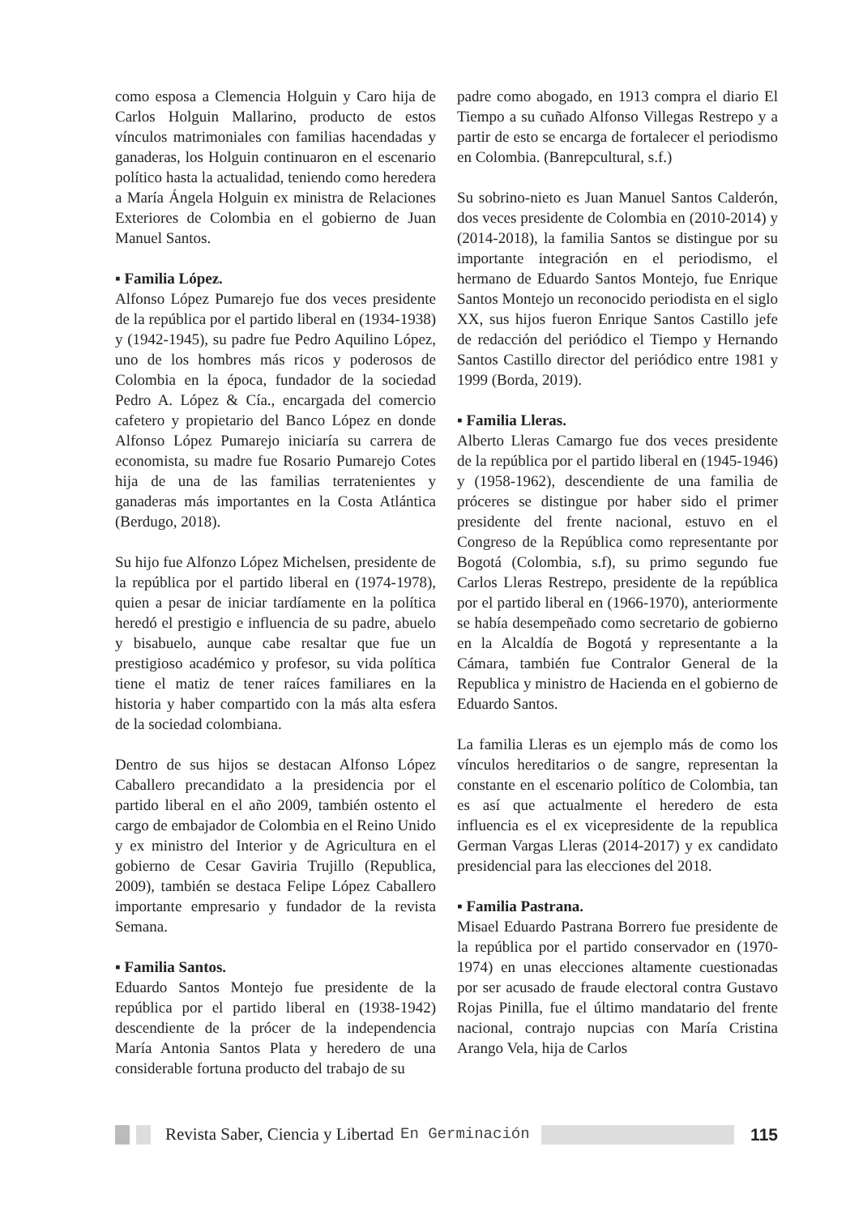como esposa a Clemencia Holguin y Caro hija de Carlos Holguin Mallarino, producto de estos vínculos matrimoniales con familias hacendadas y ganaderas, los Holguin continuaron en el escenario político hasta la actualidad, teniendo como heredera a María Ángela Holguin ex ministra de Relaciones Exteriores de Colombia en el gobierno de Juan Manuel Santos.
▪ Familia López.
Alfonso López Pumarejo fue dos veces presidente de la república por el partido liberal en (1934-1938) y (1942-1945), su padre fue Pedro Aquilino López, uno de los hombres más ricos y poderosos de Colombia en la época, fundador de la sociedad Pedro A. López & Cía., encargada del comercio cafetero y propietario del Banco López en donde Alfonso López Pumarejo iniciaría su carrera de economista, su madre fue Rosario Pumarejo Cotes hija de una de las familias terratenientes y ganaderas más importantes en la Costa Atlántica (Berdugo, 2018).
Su hijo fue Alfonzo López Michelsen, presidente de la república por el partido liberal en (1974-1978), quien a pesar de iniciar tardíamente en la política heredó el prestigio e influencia de su padre, abuelo y bisabuelo, aunque cabe resaltar que fue un prestigioso académico y profesor, su vida política tiene el matiz de tener raíces familiares en la historia y haber compartido con la más alta esfera de la sociedad colombiana.
Dentro de sus hijos se destacan Alfonso López Caballero precandidato a la presidencia por el partido liberal en el año 2009, también ostento el cargo de embajador de Colombia en el Reino Unido y ex ministro del Interior y de Agricultura en el gobierno de Cesar Gaviria Trujillo (Republica, 2009), también se destaca Felipe López Caballero importante empresario y fundador de la revista Semana.
▪ Familia Santos.
Eduardo Santos Montejo fue presidente de la república por el partido liberal en (1938-1942) descendiente de la prócer de la independencia María Antonia Santos Plata y heredero de una considerable fortuna producto del trabajo de su
padre como abogado, en 1913 compra el diario El Tiempo a su cuñado Alfonso Villegas Restrepo y a partir de esto se encarga de fortalecer el periodismo en Colombia. (Banrepcultural, s.f.)
Su sobrino-nieto es Juan Manuel Santos Calderón, dos veces presidente de Colombia en (2010-2014) y (2014-2018), la familia Santos se distingue por su importante integración en el periodismo, el hermano de Eduardo Santos Montejo, fue Enrique Santos Montejo un reconocido periodista en el siglo XX, sus hijos fueron Enrique Santos Castillo jefe de redacción del periódico el Tiempo y Hernando Santos Castillo director del periódico entre 1981 y 1999 (Borda, 2019).
▪ Familia Lleras.
Alberto Lleras Camargo fue dos veces presidente de la república por el partido liberal en (1945-1946) y (1958-1962), descendiente de una familia de próceres se distingue por haber sido el primer presidente del frente nacional, estuvo en el Congreso de la República como representante por Bogotá (Colombia, s.f), su primo segundo fue Carlos Lleras Restrepo, presidente de la república por el partido liberal en (1966-1970), anteriormente se había desempeñado como secretario de gobierno en la Alcaldía de Bogotá y representante a la Cámara, también fue Contralor General de la Republica y ministro de Hacienda en el gobierno de Eduardo Santos.
La familia Lleras es un ejemplo más de como los vínculos hereditarios o de sangre, representan la constante en el escenario político de Colombia, tan es así que actualmente el heredero de esta influencia es el ex vicepresidente de la republica German Vargas Lleras (2014-2017) y ex candidato presidencial para las elecciones del 2018.
▪ Familia Pastrana.
Misael Eduardo Pastrana Borrero fue presidente de la república por el partido conservador en (1970-1974) en unas elecciones altamente cuestionadas por ser acusado de fraude electoral contra Gustavo Rojas Pinilla, fue el último mandatario del frente nacional, contrajo nupcias con María Cristina Arango Vela, hija de Carlos
Revista Saber, Ciencia y Libertad En Germinación 115